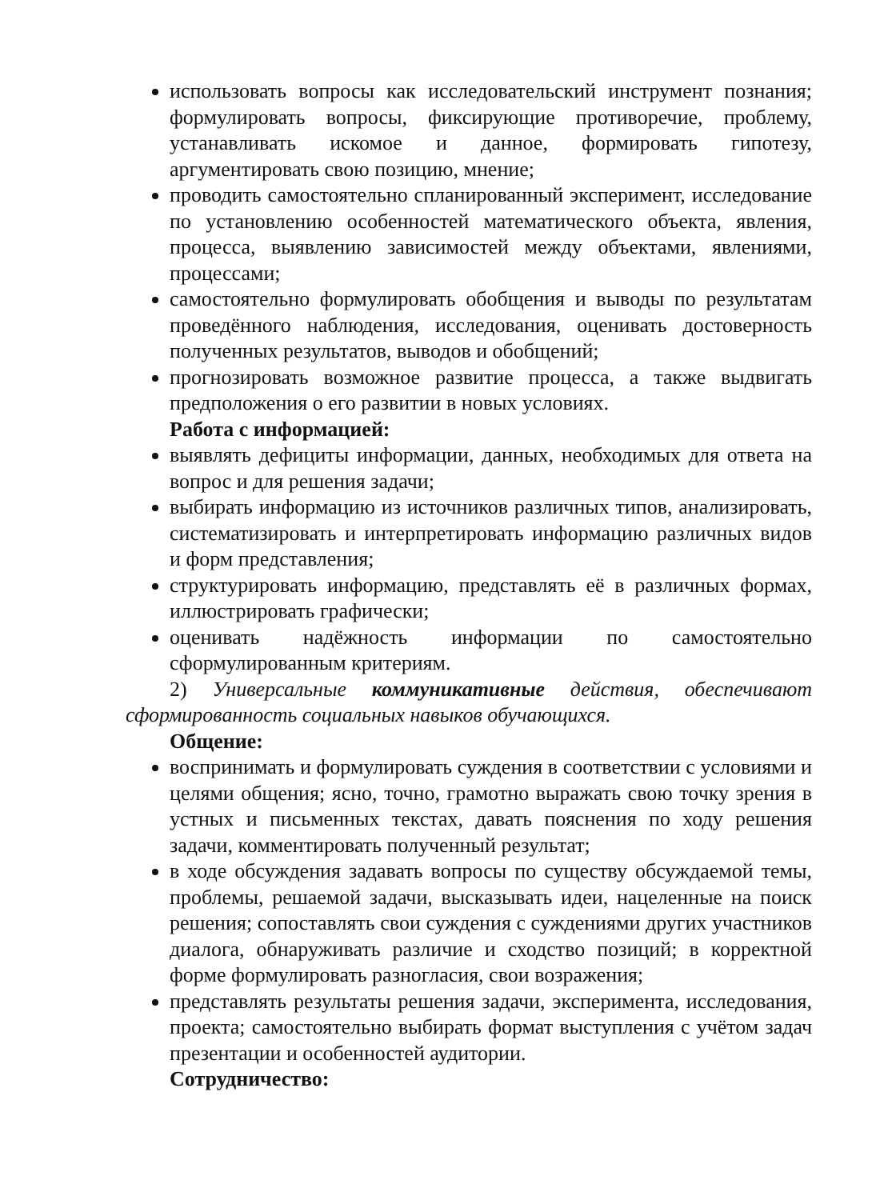использовать вопросы как исследовательский инструмент познания; формулировать вопросы, фиксирующие противоречие, проблему, устанавливать искомое и данное, формировать гипотезу, аргументировать свою позицию, мнение;
проводить самостоятельно спланированный эксперимент, исследование по установлению особенностей математического объекта, явления, процесса, выявлению зависимостей между объектами, явлениями, процессами;
самостоятельно формулировать обобщения и выводы по результатам проведённого наблюдения, исследования, оценивать достоверность полученных результатов, выводов и обобщений;
прогнозировать возможное развитие процесса, а также выдвигать предположения о его развитии в новых условиях.
Работа с информацией:
выявлять дефициты информации, данных, необходимых для ответа на вопрос и для решения задачи;
выбирать информацию из источников различных типов, анализировать, систематизировать и интерпретировать информацию различных видов и форм представления;
структурировать информацию, представлять её в различных формах, иллюстрировать графически;
оценивать надёжность информации по самостоятельно сформулированным критериям.
2) Универсальные коммуникативные действия, обеспечивают сформированность социальных навыков обучающихся.
Общение:
воспринимать и формулировать суждения в соответствии с условиями и целями общения; ясно, точно, грамотно выражать свою точку зрения в устных и письменных текстах, давать пояснения по ходу решения задачи, комментировать полученный результат;
в ходе обсуждения задавать вопросы по существу обсуждаемой темы, проблемы, решаемой задачи, высказывать идеи, нацеленные на поиск решения; сопоставлять свои суждения с суждениями других участников диалога, обнаруживать различие и сходство позиций; в корректной форме формулировать разногласия, свои возражения;
представлять результаты решения задачи, эксперимента, исследования, проекта; самостоятельно выбирать формат выступления с учётом задач презентации и особенностей аудитории.
Сотрудничество: